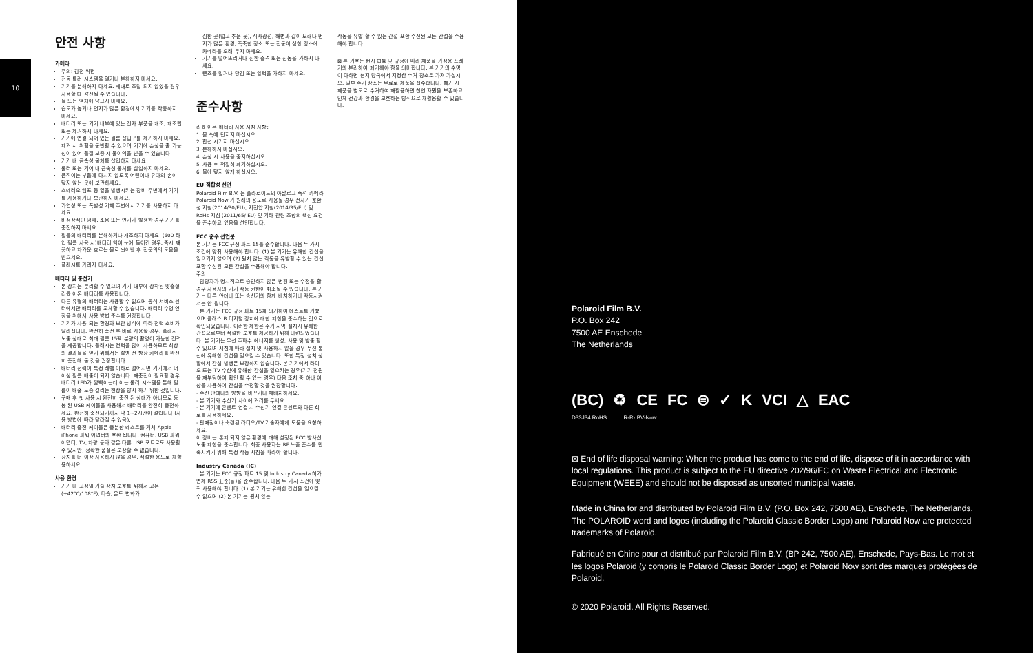10
안전 사항
카메라
주의: 감전 위험
전동 롤러 시스템을 열거나 분해하지 마세요.
기기를 분해하지 마세요. 제대로 조립 되지 않았을 경우 사용할 때 감전될 수 있습니다.
물 또는 액체에 담그지 마세요.
습도가 높거나 먼지가 많은 환경에서 기기를 작동하지 마세요.
배터리 또는 기기 내부에 있는 전자 부품을 개조, 재조립 또는 제거하지 마세요.
기기에 연결 되어 있는 필름 삽입구를 제거하지 마세요. 제거 시 위험을 동반할 수 있으며 기기에 손상을 줄 가능성이 있어 품질 보증 시 불이익을 받을 수 있습니다.
기기 내 금속성 물체를 삽입하지 마세요.
롤러 또는 기어 내 금속성 물체를 삽입하지 마세요.
움직이는 부품에 다치지 않도록 어린이나 유아의 손이 닿지 않는 곳에 보관하세요.
스테레오 앰프 등 열을 발생시키는 장비 주변에서 기기를 사용하거나 보관하지 마세요.
가연성 또는 폭발성 기체 주변에서 기기를 사용하지 마세요.
비정상적인 냄새, 소음 또는 연기가 발생한 경우 기기를 충전하지 마세요.
필름의 배터리를 분해하거나 개조하지 마세요. (600 타입 필름 사용 시)배터리 액이 눈에 들어간 경우, 즉시 깨끗하고 차가운 흐르는 물로 씻어낸 후 전문의의 도움을 받으세요.
플래시를 가리지 마세요.
배터리 및 충전기
본 장치는 분리할 수 없으며 기기 내부에 장착된 맞춤형 리튬 이온 배터리를 사용합니다.
다른 유형의 배터리는 사용할 수 없으며 공식 서비스 센터에서만 배터리를 교체할 수 있습니다. 배터리 수명 연장을 위해서 사용 방법 준수를 권장합니다.
기기가 사용 되는 환경과 보관 방식에 따라 전력 소비가 달라집니다. 완전히 충전 후 바로 사용할 경우, 플래시 노출 상태로 최대 필름 15팩 분량의 촬영이 가능한 전력을 제공합니다. 플래시는 전력을 많이 사용하므로 최상의 결과물을 얻기 위해서는 촬영 전 항상 카메라를 완전히 충전해 둘 것을 권장합니다.
배터리 전력이 특정 레벨 이하로 떨어지면 기기에서 더 이상 필름 배출이 되지 않습니다. 재충전이 필요할 경우 배터리 LED가 깜빡이는데 이는 롤러 시스템을 통해 필름이 배출 도중 걸리는 현상을 방지 하기 위한 것입니다.
구매 후 첫 사용 시 완전히 충전 된 상태가 아니므로 동봉 된 USB 케이블을 사용해서 배터리를 완전히 충전하세요. 완전히 충전되기까지 약 1~2시간이 걸립니다 (사용 방법에 따라 달라질 수 있음).
배터리 충전 케이블은 충분한 테스트를 거쳐 Apple iPhone 파워 어댑터와 호환 됩니다. 컴퓨터, USB 파워 어댑터, TV, 차량 등과 같은 다른 USB 포트로도 사용할 수 있지만, 정확한 품질은 보장할 수 없습니다.
장치를 더 이상 사용하지 않을 경우, 적절한 용도로 재활용하세요.
사용 환경
기기 내 고정밀 기술 장치 보호를 위해서 고온(+42°C/108°F), 다습, 온도 변화가
심한 곳(덥고 추운 곳), 직사광선, 해변과 같이 모래나 먼지가 많은 환경, 축축한 장소 또는 진동이 심한 장소에 카메라를 오래 두지 마세요.
기기를 떨어뜨리거나 심한 충격 또는 진동을 가하지 마세요.
렌즈를 밀거나 당김 또는 압력을 가하지 마세요.
준수사항
리튬 이온 배터리 사용 지침 사항:
1. 불 속에 던지지 마십시오.
2. 합선 시키지 마십시오.
3. 분해하지 마십시오.
4. 손상 시 사용을 중지하십시오.
5. 사용 후 적절히 폐기하십시오.
6. 물에 닿지 않게 하십시오.
EU 적합성 선언
Polaroid Film B.V. 는 폴라로이드의 아날로그 즉석 카메라 Polaroid Now 가 원래의 용도로 사용될 경우 전자기 호환성 지침(2014/30/EU), 저전압 지침(2014/35/EU) 및 RoHs 지침 (2011/65/ EU) 및 기타 관련 조항의 핵심 요건을 준수하고 있음을 선언합니다.
FCC 준수 선언문
본 기기는 FCC 규정 파트 15를 준수합니다. 다음 두 가지 조건에 맞춰 사용해야 합니다. (1) 본 기기는 유해한 간섭을 일으키지 않으며 (2) 원치 않는 작동을 유발할 수 있는 간섭 포함 수신된 모든 간섭을 수용해야 합니다.
주의
담당자가 명시적으로 승인하지 않은 변경 또는 수정을 할 경우 사용자의 기기 작동 권한이 취소될 수 있습니다. 본 기기는 다른 안테나 또는 송신기와 함께 배치하거나 작동시켜서는 안 됩니다.
본 기기는 FCC 규정 파트 15에 의거하여 테스트를 거쳤으며 클래스 B 디지털 장치에 대한 제한을 준수하는 것으로 확인되었습니다. 이러한 제한은 주거 지역 설치시 유해한 간섭으로부터 적절한 보호를 제공하기 위해 마련되었습니다. 본 기기는 무선 주파수 에너지를 생성, 사용 및 방출 할 수 있으며 지침에 따라 설치 및 사용하지 않을 경우 무선 통신에 유해한 간섭을 일으킬 수 있습니다. 또한 특정 설치 상황에서 간섭 발생은 보장하지 않습니다. 본 기기에서 라디오 또는 TV 수신에 유해한 간섭을 일으키는 경우(기기 전원을 재부팅하여 확인 할 수 있는 경우) 다음 조치 중 하나 이상을 사용하여 간섭을 수정할 것을 권장합니다.
- 수신 안테나의 방향을 바꾸거나 재배치하세요.
- 본 기기와 수신기 사이에 거리를 두세요.
- 본 기기에 콘센트 연결 시 수신기 연결 콘센트와 다른 회로를 사용하세요.
- 판매점이나 숙련된 라디오/TV 기술자에게 도움을 요청하세요.
이 장비는 통제 되지 않은 환경에 대해 설정된 FCC 방사선 노출 제한을 준수합니다. 최종 사용자는 RF 노출 준수를 만족시키기 위해 특정 작동 지침을 따라야 합니다.
Industry Canada (IC)
본 기기는 FCC 규정 파트 15 및 Industry Canada 허가 면제 RSS 표준(들)을 준수합니다. 다음 두 가지 조건에 맞춰 사용해야 합니다. (1) 본 기기는 유해한 간섭을 일으킬 수 없으며 (2) 본 기기는 원치 않는
작동을 유발 할 수 있는 간섭 포함 수신된 모든 간섭을 수용해야 합니다.
⊠ 본 기호는 현지 법률 및 규정에 따라 제품을 가정용 쓰레기와 분리하여 폐기해야 함을 의미합니다. 본 기기의 수명이 다하면 현지 당국에서 지정한 수거 장소로 가져 가십시오. 일부 수거 장소는 무료로 제품을 접수합니다. 폐기 시 제품을 별도로 수거하여 재활용하면 천연 자원을 보존하고 인체 건강과 환경을 보호하는 방식으로 재활용할 수 있습니다.
Polaroid Film B.V.
P.O. Box 242
7500 AE Enschede
The Netherlands
(BC) ♻ CE FC ⊜ ✓ K VCI △ EAC
D33J34 RoHS R-R-IBV-Now
⊠ End of life disposal warning: When the product has come to the end of life, dispose of it in accordance with local regulations. This product is subject to the EU directive 202/96/EC on Waste Electrical and Electronic Equipment (WEEE) and should not be disposed as unsorted municipal waste.
Made in China for and distributed by Polaroid Film B.V. (P.O. Box 242, 7500 AE), Enschede, The Netherlands. The POLAROID word and logos (including the Polaroid Classic Border Logo) and Polaroid Now are protected trademarks of Polaroid.
Fabriqué en Chine pour et distribué par Polaroid Film B.V. (BP 242, 7500 AE), Enschede, Pays-Bas. Le mot et les logos Polaroid (y compris le Polaroid Classic Border Logo) et Polaroid Now sont des marques protégées de Polaroid.
© 2020 Polaroid. All Rights Reserved.